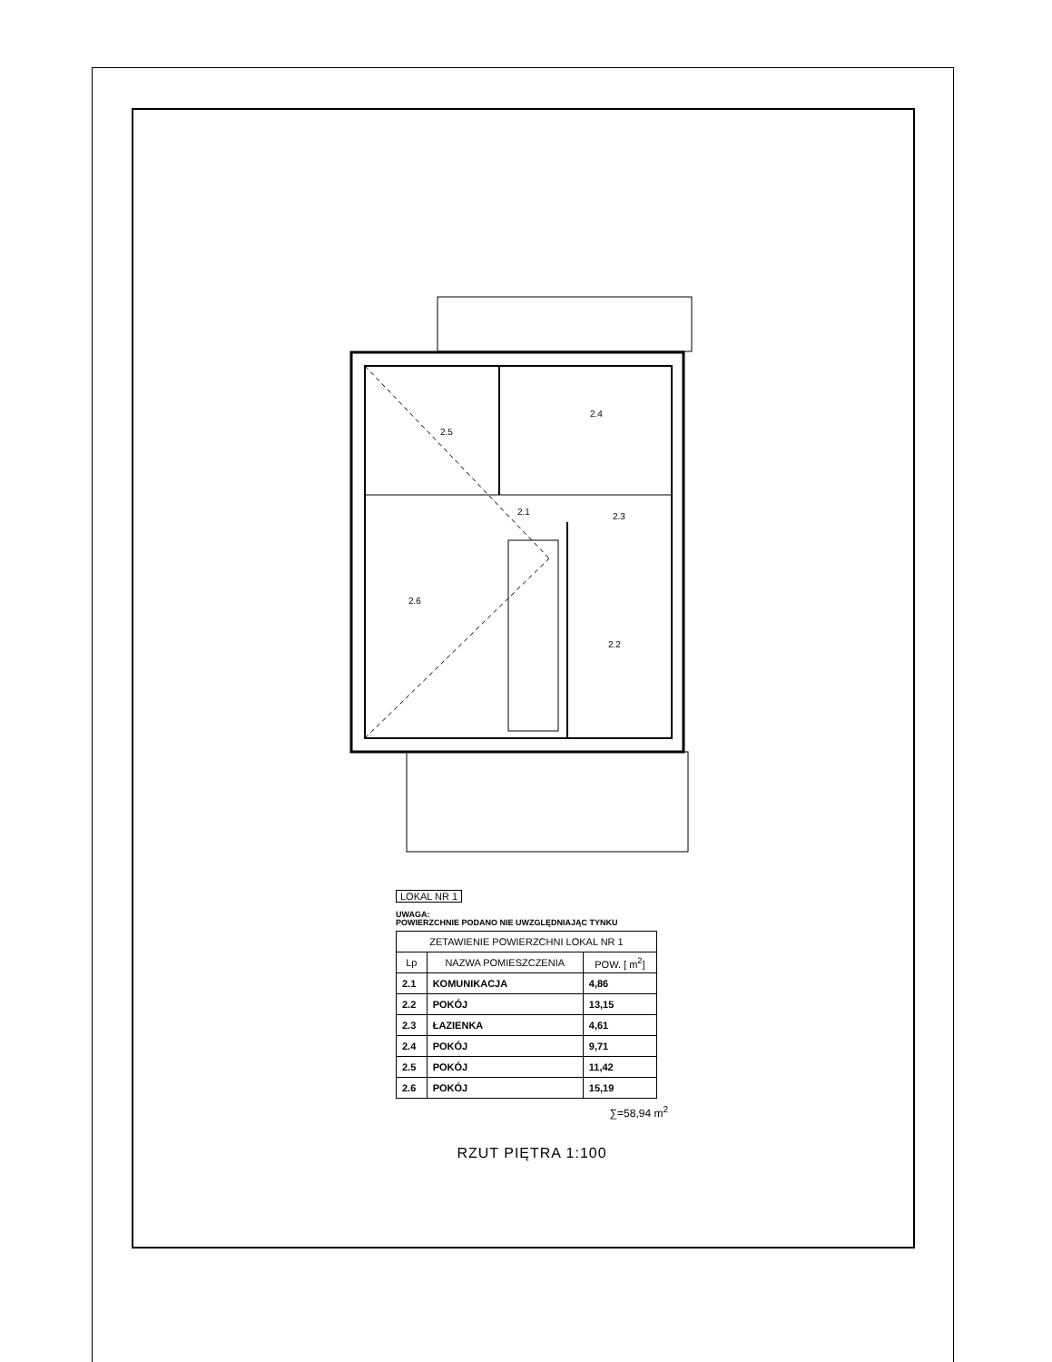2.5
2.4
2.1
2.3
2.6
2.2
LOKAL NR 1
UWAGA:
POWIERZCHNIE PODANO NIE UWZGLĘDNIAJĄC TYNKU
| ZETAWIENIE POWIERZCHNI LOKAL NR 1 | | |
| --- | --- | --- |
| Lp | NAZWA POMIESZCZENIA | POW. [ m<sup>2</sup>] |
| 2.1 | KOMUNIKACJA | 4,86 |
| 2.2 | POKÓJ | 13,15 |
| 2.3 | ŁAZIENKA | 4,61 |
| 2.4 | POKÓJ | 9,71 |
| 2.5 | POKÓJ | 11,42 |
| 2.6 | POKÓJ | 15,19 |
∑=58,94 m<sup>2</sup>
RZUT PIĘTRA 1:100